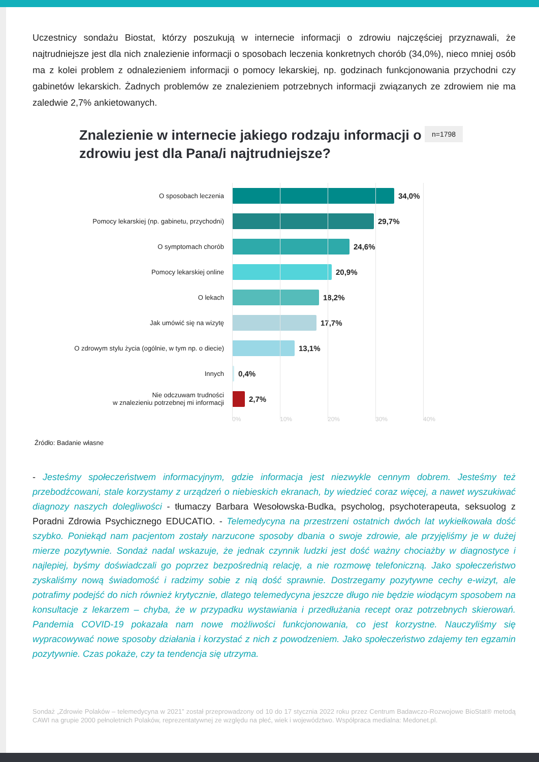Uczestnicy sondażu Biostat, którzy poszukują w internecie informacji o zdrowiu najczęściej przyznawali, że najtrudniejsze jest dla nich znalezienie informacji o sposobach leczenia konkretnych chorób (34,0%), nieco mniej osób ma z kolei problem z odnalezieniem informacji o pomocy lekarskiej, np. godzinach funkcjonowania przychodni czy gabinetów lekarskich. Żadnych problemów ze znalezieniem potrzebnych informacji związanych ze zdrowiem nie ma zaledwie 2,7% ankietowanych.
Znalezienie w internecie jakiego rodzaju informacji o zdrowiu jest dla Pana/i najtrudniejsze?
n=1798
O sposobach leczenia
34,0%
Pomocy lekarskiej (np. gabinetu, przychodni)
29,7%
O symptomach chorób
24,6%
Pomocy lekarskiej online
20,9%
O lekach
18,2%
Jak umówić się na wizytę
17,7%
O zdrowym stylu życia (ogólnie, w tym np. o diecie)
13,1%
Innych
0,4%
Nie odczuwam trudności
w znalezieniu potrzebnej mi informacji
2,7%
0% 10% 20% 30% 40%
Źródło: Badanie własne
- Jesteśmy społeczeństwem informacyjnym, gdzie informacja jest niezwykle cennym dobrem. Jesteśmy też przebodźcowani, stale korzystamy z urządzeń o niebieskich ekranach, by wiedzieć coraz więcej, a nawet wyszukiwać diagnozy naszych dolegliwości - tłumaczy Barbara Wesołowska-Budka, psycholog, psychoterapeuta, seksuolog z Poradni Zdrowia Psychicznego EDUCATIO. - Telemedycyna na przestrzeni ostatnich dwóch lat wykiełkowała dość szybko. Poniekąd nam pacjentom zostały narzucone sposoby dbania o swoje zdrowie, ale przyjęliśmy je w dużej mierze pozytywnie. Sondaż nadal wskazuje, że jednak czynnik ludzki jest dość ważny chociażby w diagnostyce i najlepiej, byśmy doświadczali go poprzez bezpośrednią relację, a nie rozmowę telefoniczną. Jako społeczeństwo zyskaliśmy nową świadomość i radzimy sobie z nią dość sprawnie. Dostrzegamy pozytywne cechy e-wizyt, ale potrafimy podejść do nich również krytycznie, dlatego telemedycyna jeszcze długo nie będzie wiodącym sposobem na konsultacje z lekarzem – chyba, że w przypadku wystawiania i przedłużania recept oraz potrzebnych skierowań. Pandemia COVID-19 pokazała nam nowe możliwości funkcjonowania, co jest korzystne. Nauczyliśmy się wypracowywać nowe sposoby działania i korzystać z nich z powodzeniem. Jako społeczeństwo zdajemy ten egzamin pozytywnie. Czas pokaże, czy ta tendencja się utrzyma.
Sondaż „Zdrowie Polaków – telemedycyna w 2021” został przeprowadzony od 10 do 17 stycznia 2022 roku przez Centrum Badawczo-Rozwojowe BioStat® metodą CAWI na grupie 2000 pełnoletnich Polaków, reprezentatywnej ze względu na płeć, wiek i województwo. Współpraca medialna: Medonet.pl.